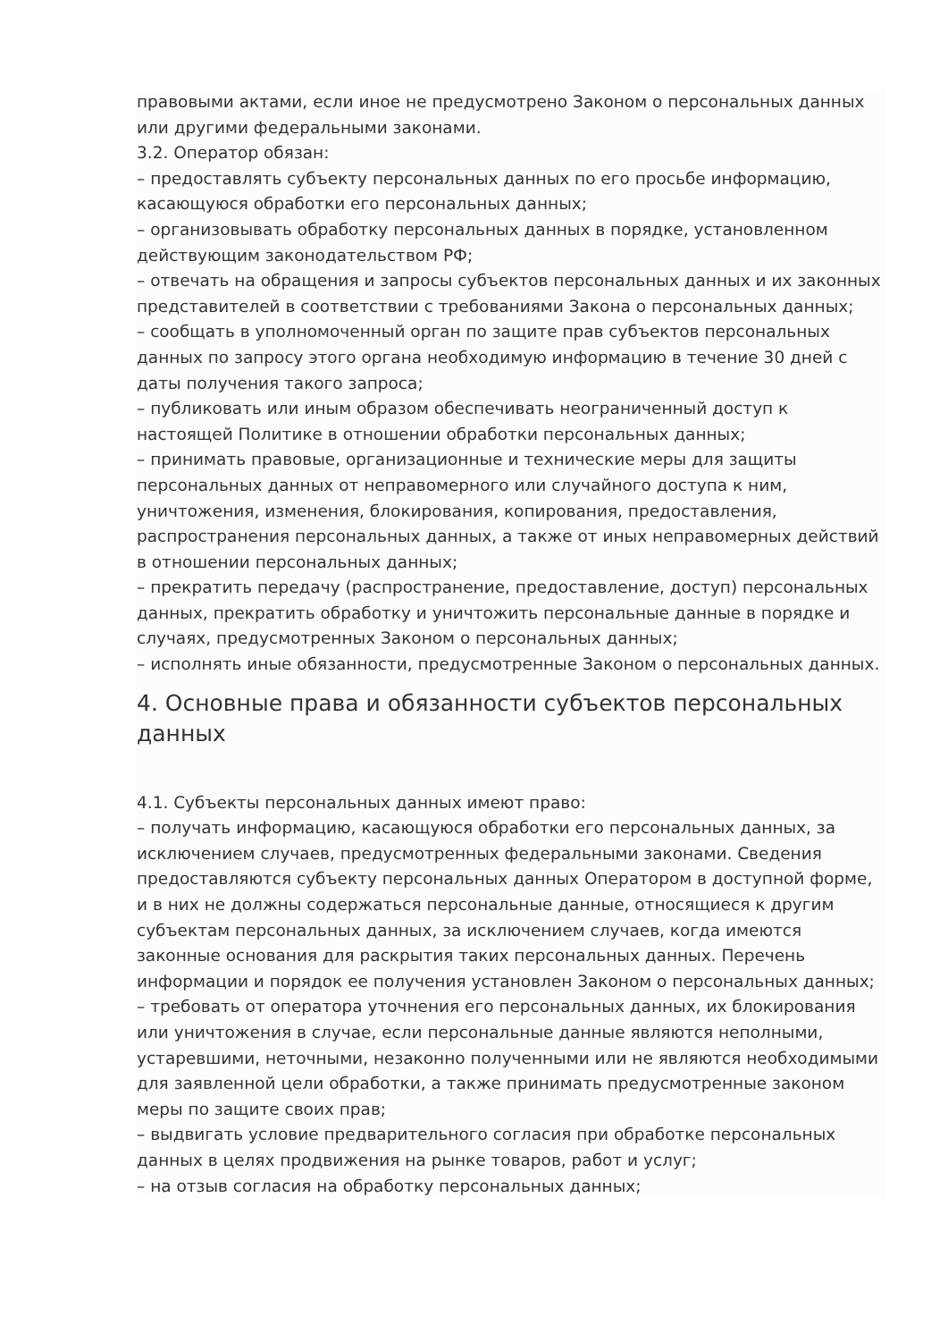правовыми актами, если иное не предусмотрено Законом о персональных данных или другими федеральными законами.
3.2. Оператор обязан:
– предоставлять субъекту персональных данных по его просьбе информацию, касающуюся обработки его персональных данных;
– организовывать обработку персональных данных в порядке, установленном действующим законодательством РФ;
– отвечать на обращения и запросы субъектов персональных данных и их законных представителей в соответствии с требованиями Закона о персональных данных;
– сообщать в уполномоченный орган по защите прав субъектов персональных данных по запросу этого органа необходимую информацию в течение 30 дней с даты получения такого запроса;
– публиковать или иным образом обеспечивать неограниченный доступ к настоящей Политике в отношении обработки персональных данных;
– принимать правовые, организационные и технические меры для защиты персональных данных от неправомерного или случайного доступа к ним, уничтожения, изменения, блокирования, копирования, предоставления, распространения персональных данных, а также от иных неправомерных действий в отношении персональных данных;
– прекратить передачу (распространение, предоставление, доступ) персональных данных, прекратить обработку и уничтожить персональные данные в порядке и случаях, предусмотренных Законом о персональных данных;
– исполнять иные обязанности, предусмотренные Законом о персональных данных.
4. Основные права и обязанности субъектов персональных данных
4.1. Субъекты персональных данных имеют право:
– получать информацию, касающуюся обработки его персональных данных, за исключением случаев, предусмотренных федеральными законами. Сведения предоставляются субъекту персональных данных Оператором в доступной форме, и в них не должны содержаться персональные данные, относящиеся к другим субъектам персональных данных, за исключением случаев, когда имеются законные основания для раскрытия таких персональных данных. Перечень информации и порядок ее получения установлен Законом о персональных данных;
– требовать от оператора уточнения его персональных данных, их блокирования или уничтожения в случае, если персональные данные являются неполными, устаревшими, неточными, незаконно полученными или не являются необходимыми для заявленной цели обработки, а также принимать предусмотренные законом меры по защите своих прав;
– выдвигать условие предварительного согласия при обработке персональных данных в целях продвижения на рынке товаров, работ и услуг;
– на отзыв согласия на обработку персональных данных;